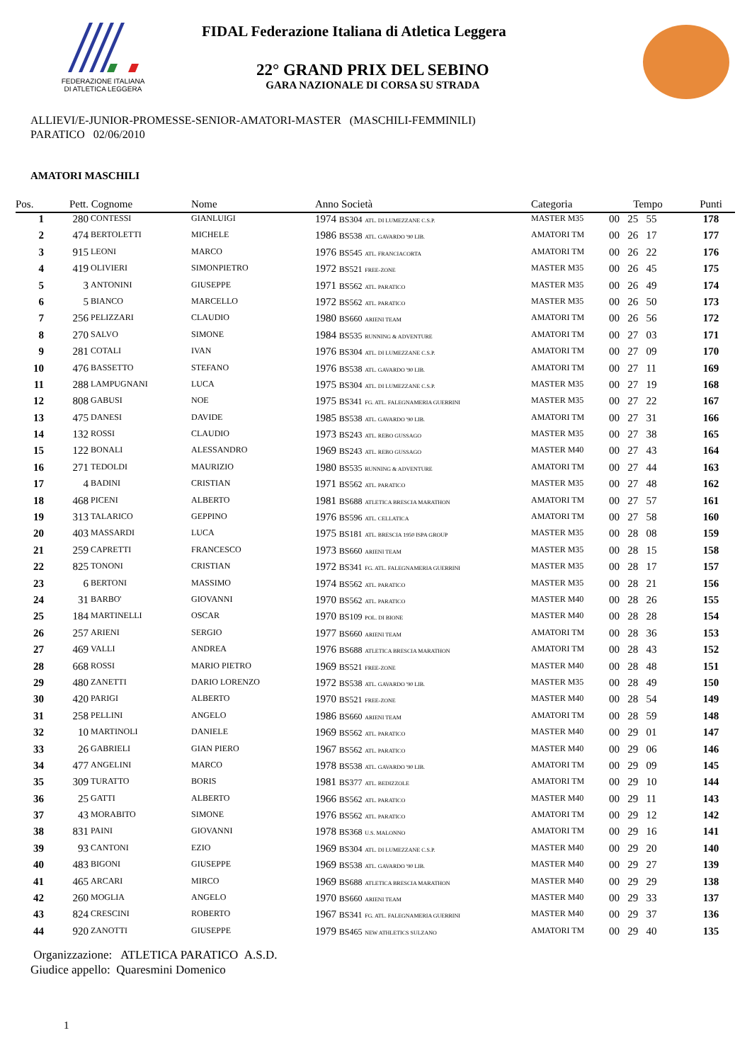FEDERAZIONE ITALIANA
DI ATLETICA LEGGERA
FIDAL Federazione Italiana di Atletica Leggera
22° GRAND PRIX DEL SEBINO
GARA NAZIONALE DI CORSA SU STRADA
ALLIEVI/E-JUNIOR-PROMESSE-SENIOR-AMATORI-MASTER (MASCHILI-FEMMINILI)
PARATICO 02/06/2010
AMATORI MASCHILI
| Pos. | Pett. | Cognome | Nome | Anno Società | Categoria | Tempo | Punti |
| --- | --- | --- | --- | --- | --- | --- | --- |
| 1 | 280 | CONTESSI | GIANLUIGI | 1974 BS304 ATL. DI LUMEZZANE C.S.P. | MASTER M35 | 00 25 55 | 178 |
| 2 | 474 | BERTOLETTI | MICHELE | 1986 BS538 ATL. GAVARDO '90 LIB. | AMATORI TM | 00 26 17 | 177 |
| 3 | 915 | LEONI | MARCO | 1976 BS545 ATL. FRANCIACORTA | AMATORI TM | 00 26 22 | 176 |
| 4 | 419 | OLIVIERI | SIMONPIETRO | 1972 BS521 FREE-ZONE | MASTER M35 | 00 26 45 | 175 |
| 5 | 3 | ANTONINI | GIUSEPPE | 1971 BS562 ATL. PARATICO | MASTER M35 | 00 26 49 | 174 |
| 6 | 5 | BIANCO | MARCELLO | 1972 BS562 ATL. PARATICO | MASTER M35 | 00 26 50 | 173 |
| 7 | 256 | PELIZZARI | CLAUDIO | 1980 BS660 ARIENI TEAM | AMATORI TM | 00 26 56 | 172 |
| 8 | 270 | SALVO | SIMONE | 1984 BS535 RUNNING & ADVENTURE | AMATORI TM | 00 27 03 | 171 |
| 9 | 281 | COTALI | IVAN | 1976 BS304 ATL. DI LUMEZZANE C.S.P. | AMATORI TM | 00 27 09 | 170 |
| 10 | 476 | BASSETTO | STEFANO | 1976 BS538 ATL. GAVARDO '90 LIB. | AMATORI TM | 00 27 11 | 169 |
| 11 | 288 | LAMPUGNANI | LUCA | 1975 BS304 ATL. DI LUMEZZANE C.S.P. | MASTER M35 | 00 27 19 | 168 |
| 12 | 808 | GABUSI | NOE | 1975 BS341 FG. ATL. FALEGNAMERIA GUERRINI | MASTER M35 | 00 27 22 | 167 |
| 13 | 475 | DANESI | DAVIDE | 1985 BS538 ATL. GAVARDO '90 LIB. | AMATORI TM | 00 27 31 | 166 |
| 14 | 132 | ROSSI | CLAUDIO | 1973 BS243 ATL. REBO GUSSAGO | MASTER M35 | 00 27 38 | 165 |
| 15 | 122 | BONALI | ALESSANDRO | 1969 BS243 ATL. REBO GUSSAGO | MASTER M40 | 00 27 43 | 164 |
| 16 | 271 | TEDOLDI | MAURIZIO | 1980 BS535 RUNNING & ADVENTURE | AMATORI TM | 00 27 44 | 163 |
| 17 | 4 | BADINI | CRISTIAN | 1971 BS562 ATL. PARATICO | MASTER M35 | 00 27 48 | 162 |
| 18 | 468 | PICENI | ALBERTO | 1981 BS688 ATLETICA BRESCIA MARATHON | AMATORI TM | 00 27 57 | 161 |
| 19 | 313 | TALARICO | GEPPINO | 1976 BS596 ATL. CELLATICA | AMATORI TM | 00 27 58 | 160 |
| 20 | 403 | MASSARDI | LUCA | 1975 BS181 ATL. BRESCIA 1950 ISPA GROUP | MASTER M35 | 00 28 08 | 159 |
| 21 | 259 | CAPRETTI | FRANCESCO | 1973 BS660 ARIENI TEAM | MASTER M35 | 00 28 15 | 158 |
| 22 | 825 | TONONI | CRISTIAN | 1972 BS341 FG. ATL. FALEGNAMERIA GUERRINI | MASTER M35 | 00 28 17 | 157 |
| 23 | 6 | BERTONI | MASSIMO | 1974 BS562 ATL. PARATICO | MASTER M35 | 00 28 21 | 156 |
| 24 | 31 | BARBO' | GIOVANNI | 1970 BS562 ATL. PARATICO | MASTER M40 | 00 28 26 | 155 |
| 25 | 184 | MARTINELLI | OSCAR | 1970 BS109 POL. DI BIONE | MASTER M40 | 00 28 28 | 154 |
| 26 | 257 | ARIENI | SERGIO | 1977 BS660 ARIENI TEAM | AMATORI TM | 00 28 36 | 153 |
| 27 | 469 | VALLI | ANDREA | 1976 BS688 ATLETICA BRESCIA MARATHON | AMATORI TM | 00 28 43 | 152 |
| 28 | 668 | ROSSI | MARIO PIETRO | 1969 BS521 FREE-ZONE | MASTER M40 | 00 28 48 | 151 |
| 29 | 480 | ZANETTI | DARIO LORENZO | 1972 BS538 ATL. GAVARDO '90 LIB. | MASTER M35 | 00 28 49 | 150 |
| 30 | 420 | PARIGI | ALBERTO | 1970 BS521 FREE-ZONE | MASTER M40 | 00 28 54 | 149 |
| 31 | 258 | PELLINI | ANGELO | 1986 BS660 ARIENI TEAM | AMATORI TM | 00 28 59 | 148 |
| 32 | 10 | MARTINOLI | DANIELE | 1969 BS562 ATL. PARATICO | MASTER M40 | 00 29 01 | 147 |
| 33 | 26 | GABRIELI | GIAN PIERO | 1967 BS562 ATL. PARATICO | MASTER M40 | 00 29 06 | 146 |
| 34 | 477 | ANGELINI | MARCO | 1978 BS538 ATL. GAVARDO '90 LIB. | AMATORI TM | 00 29 09 | 145 |
| 35 | 309 | TURATTO | BORIS | 1981 BS377 ATL. BEDIZZOLE | AMATORI TM | 00 29 10 | 144 |
| 36 | 25 | GATTI | ALBERTO | 1966 BS562 ATL. PARATICO | MASTER M40 | 00 29 11 | 143 |
| 37 | 43 | MORABITO | SIMONE | 1976 BS562 ATL. PARATICO | AMATORI TM | 00 29 12 | 142 |
| 38 | 831 | PAINI | GIOVANNI | 1978 BS368 U.S. MALONNO | AMATORI TM | 00 29 16 | 141 |
| 39 | 93 | CANTONI | EZIO | 1969 BS304 ATL. DI LUMEZZANE C.S.P. | MASTER M40 | 00 29 20 | 140 |
| 40 | 483 | BIGONI | GIUSEPPE | 1969 BS538 ATL. GAVARDO '90 LIB. | MASTER M40 | 00 29 27 | 139 |
| 41 | 465 | ARCARI | MIRCO | 1969 BS688 ATLETICA BRESCIA MARATHON | MASTER M40 | 00 29 29 | 138 |
| 42 | 260 | MOGLIA | ANGELO | 1970 BS660 ARIENI TEAM | MASTER M40 | 00 29 33 | 137 |
| 43 | 824 | CRESCINI | ROBERTO | 1967 BS341 FG. ATL. FALEGNAMERIA GUERRINI | MASTER M40 | 00 29 37 | 136 |
| 44 | 920 | ZANOTTI | GIUSEPPE | 1979 BS465 NEW ATHLETICS SULZANO | AMATORI TM | 00 29 40 | 135 |
Organizzazione: ATLETICA PARATICO A.S.D.
Giudice appello: Quaresmini Domenico
1